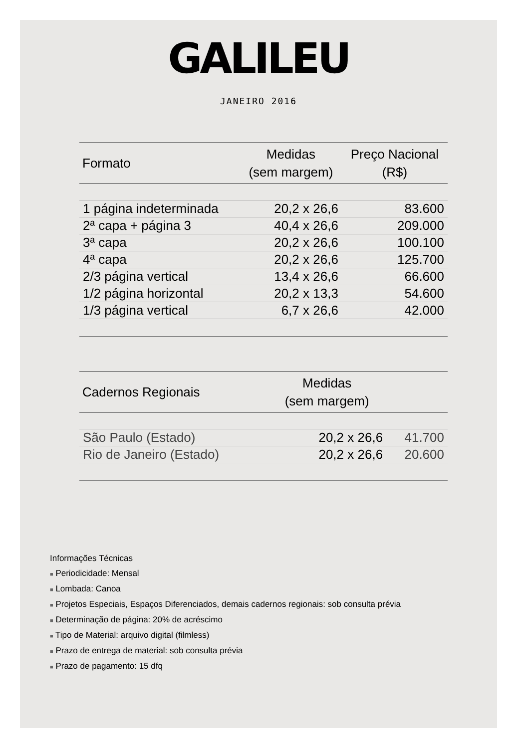GALILEU
JANEIRO 2016
| Formato | Medidas (sem margem) | Preço Nacional (R$) |
| --- | --- | --- |
| 1 página indeterminada | 20,2 x 26,6 | 83.600 |
| 2ª capa + página 3 | 40,4 x 26,6 | 209.000 |
| 3ª capa | 20,2 x 26,6 | 100.100 |
| 4ª capa | 20,2 x 26,6 | 125.700 |
| 2/3 página vertical | 13,4 x 26,6 | 66.600 |
| 1/2 página horizontal | 20,2 x 13,3 | 54.600 |
| 1/3 página vertical | 6,7 x 26,6 | 42.000 |
| Cadernos Regionais | Medidas (sem margem) | |
| --- | --- | --- |
| São Paulo (Estado) | 20,2 x 26,6 | 41.700 |
| Rio de Janeiro (Estado) | 20,2 x 26,6 | 20.600 |
Informações Técnicas
■ Periodicidade: Mensal
■ Lombada: Canoa
■ Projetos Especiais, Espaços Diferenciados, demais cadernos regionais: sob consulta prévia
■ Determinação de página: 20% de acréscimo
■ Tipo de Material: arquivo digital (filmless)
■ Prazo de entrega de material: sob consulta prévia
■ Prazo de pagamento: 15 dfq